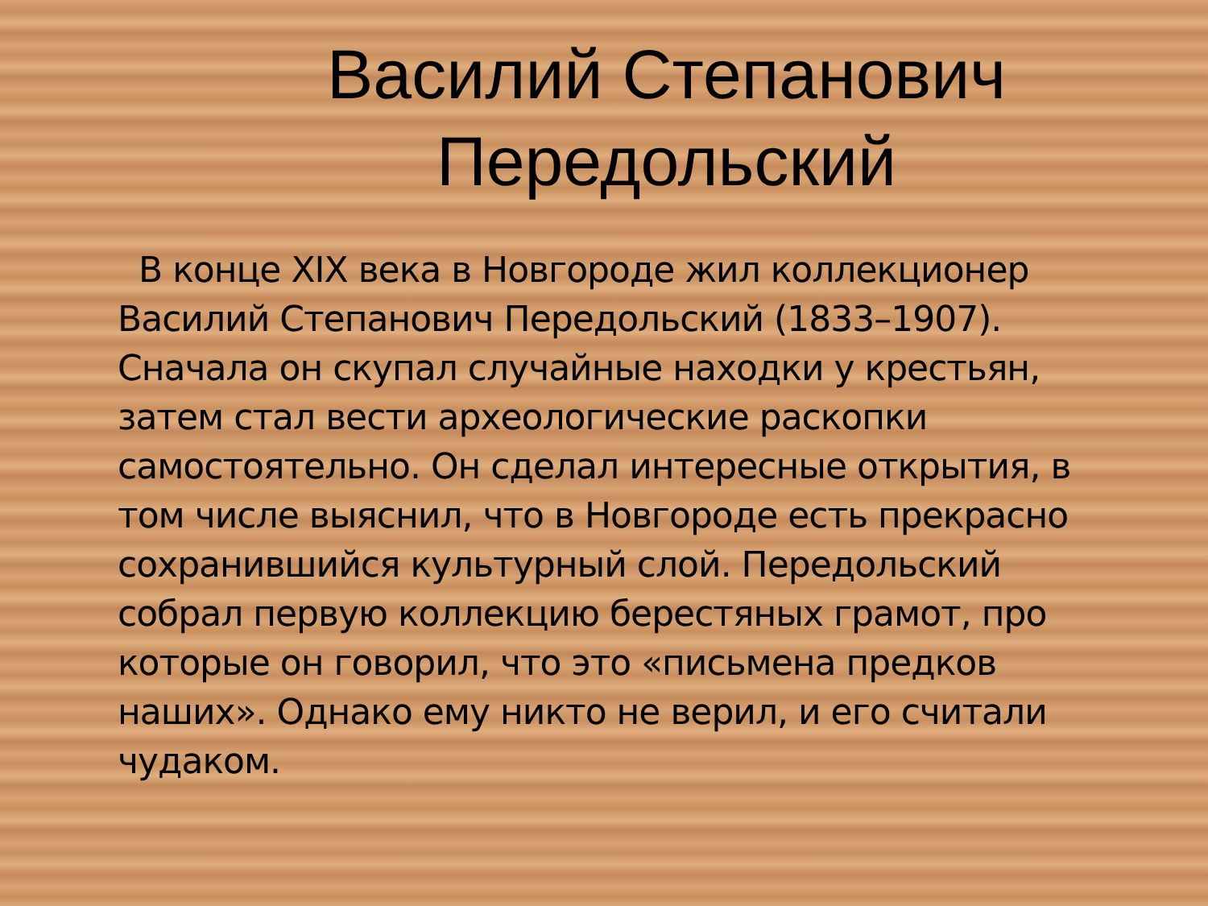Василий Степанович Передольский
В конце XIX века в Новгороде жил коллекционер Василий Степанович Передольский (1833–1907). Сначала он скупал случайные находки у крестьян, затем стал вести археологические раскопки самостоятельно. Он сделал интересные открытия, в том числе выяснил, что в Новгороде есть прекрасно сохранившийся культурный слой. Передольский собрал первую коллекцию берестяных грамот, про которые он говорил, что это «письмена предков наших». Однако ему никто не верил, и его считали чудаком.